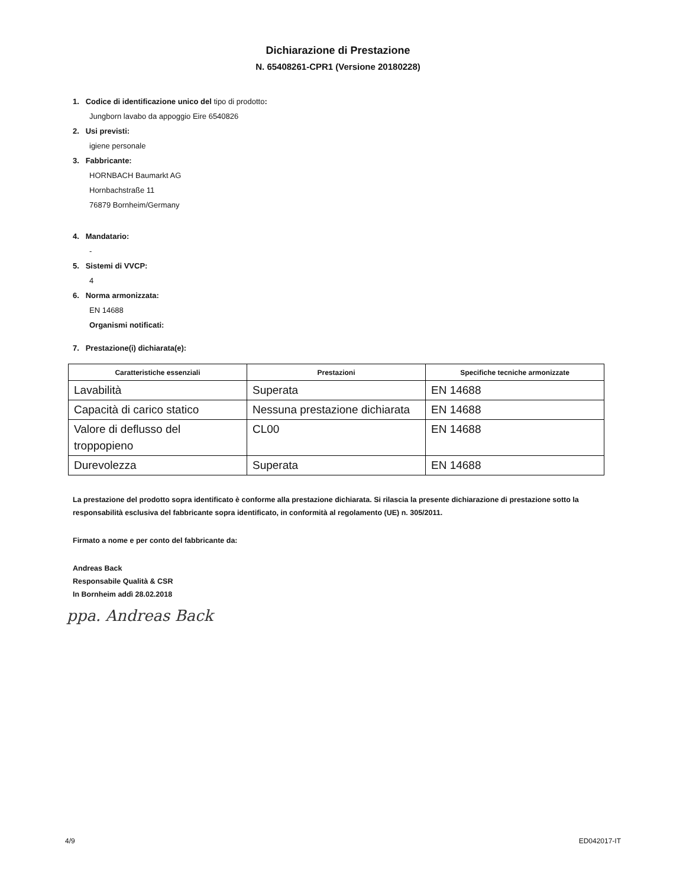Dichiarazione di Prestazione
N. 65408261-CPR1 (Versione 20180228)
1. Codice di identificazione unico del tipo di prodotto:
Jungborn lavabo da appoggio Eire 6540826
2. Usi previsti:
igiene personale
3. Fabbricante:
HORNBACH Baumarkt AG
Hornbachstraße 11
76879 Bornheim/Germany
4. Mandatario:
-
5. Sistemi di VVCP:
4
6. Norma armonizzata:
EN 14688
Organismi notificati:
7. Prestazione(i) dichiarata(e):
| Caratteristiche essenziali | Prestazioni | Specifiche tecniche armonizzate |
| --- | --- | --- |
| Lavabilità | Superata | EN 14688 |
| Capacità di carico statico | Nessuna prestazione dichiarata | EN 14688 |
| Valore di deflusso del troppopieno | CL00 | EN 14688 |
| Durevolezza | Superata | EN 14688 |
La prestazione del prodotto sopra identificato è conforme alla prestazione dichiarata. Si rilascia la presente dichiarazione di prestazione sotto la responsabilità esclusiva del fabbricante sopra identificato, in conformità al regolamento (UE) n. 305/2011.
Firmato a nome e per conto del fabbricante da:
Andreas Back
Responsabile Qualità & CSR
In Bornheim addì 28.02.2018
ppa. Andreas Back
4/9 ED042017-IT